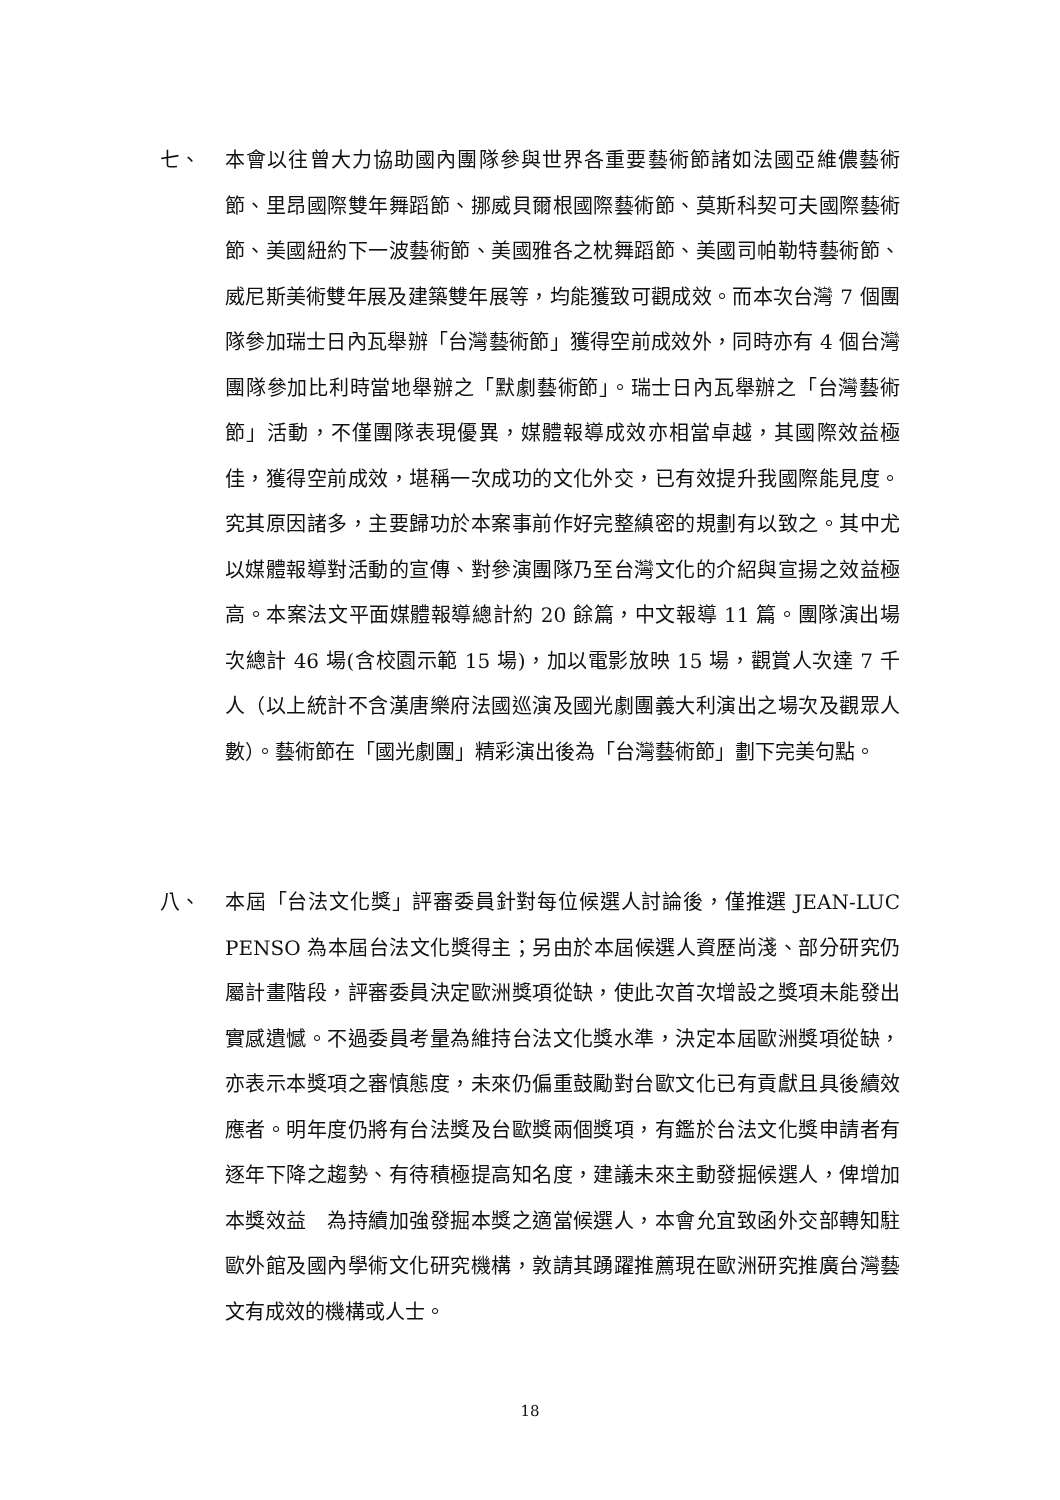七、 本會以往曾大力協助國內團隊參與世界各重要藝術節諸如法國亞維儂藝術節、里昂國際雙年舞蹈節、挪威貝爾根國際藝術節、莫斯科契可夫國際藝術節、美國紐約下一波藝術節、美國雅各之枕舞蹈節、美國司帕勒特藝術節、威尼斯美術雙年展及建築雙年展等，均能獲致可觀成效。而本次台灣 7 個團隊參加瑞士日內瓦舉辦「台灣藝術節」獲得空前成效外，同時亦有 4 個台灣團隊參加比利時當地舉辦之「默劇藝術節」。瑞士日內瓦舉辦之「台灣藝術節」活動，不僅團隊表現優異，媒體報導成效亦相當卓越，其國際效益極佳，獲得空前成效，堪稱一次成功的文化外交，已有效提升我國際能見度。究其原因諸多，主要歸功於本案事前作好完整縝密的規劃有以致之。其中尤以媒體報導對活動的宣傳、對參演團隊乃至台灣文化的介紹與宣揚之效益極高。本案法文平面媒體報導總計約 20 餘篇，中文報導 11 篇。團隊演出場次總計 46 場(含校園示範 15 場)，加以電影放映 15 場，觀賞人次達 7 千人（以上統計不含漢唐樂府法國巡演及國光劇團義大利演出之場次及觀眾人數）。藝術節在「國光劇團」精彩演出後為「台灣藝術節」劃下完美句點。
八、 本屆「台法文化獎」評審委員針對每位候選人討論後，僅推選 JEAN-LUC PENSO 為本屆台法文化獎得主；另由於本屆候選人資歷尚淺、部分研究仍屬計畫階段，評審委員決定歐洲獎項從缺，使此次首次增設之獎項未能發出實感遺憾。不過委員考量為維持台法文化獎水準，決定本屆歐洲獎項從缺，亦表示本獎項之審慎態度，未來仍偏重鼓勵對台歐文化已有貢獻且具後續效應者。明年度仍將有台法獎及台歐獎兩個獎項，有鑑於台法文化獎申請者有逐年下降之趨勢、有待積極提高知名度，建議未來主動發掘候選人，俾增加本獎效益　為持續加強發掘本獎之適當候選人，本會允宜致函外交部轉知駐歐外館及國內學術文化研究機構，敦請其踴躍推薦現在歐洲研究推廣台灣藝文有成效的機構或人士。
18